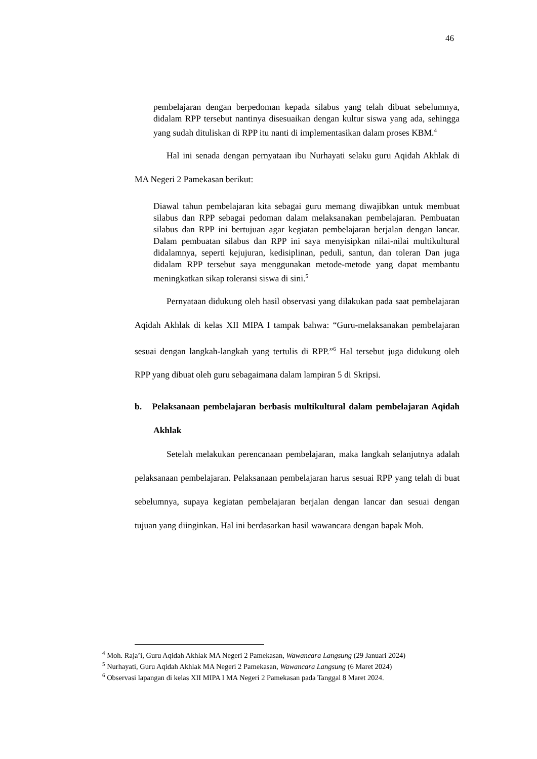46
pembelajaran dengan berpedoman kepada silabus yang telah dibuat sebelumnya, didalam RPP tersebut nantinya disesuaikan dengan kultur siswa yang ada, sehingga yang sudah dituliskan di RPP itu nanti di implementasikan dalam proses KBM.<sup>4</sup>
Hal ini senada dengan pernyataan ibu Nurhayati selaku guru Aqidah Akhlak di MA Negeri 2 Pamekasan berikut:
Diawal tahun pembelajaran kita sebagai guru memang diwajibkan untuk membuat silabus dan RPP sebagai pedoman dalam melaksanakan pembelajaran. Pembuatan silabus dan RPP ini bertujuan agar kegiatan pembelajaran berjalan dengan lancar. Dalam pembuatan silabus dan RPP ini saya menyisipkan nilai-nilai multikultural didalamnya, seperti kejujuran, kedisiplinan, peduli, santun, dan toleran Dan juga didalam RPP tersebut saya menggunakan metode-metode yang dapat membantu meningkatkan sikap toleransi siswa di sini.<sup>5</sup>
Pernyataan didukung oleh hasil observasi yang dilakukan pada saat pembelajaran Aqidah Akhlak di kelas XII MIPA I tampak bahwa: “Guru-melaksanakan pembelajaran sesuai dengan langkah-langkah yang tertulis di RPP.”<sup>6</sup> Hal tersebut juga didukung oleh RPP yang dibuat oleh guru sebagaimana dalam lampiran 5 di Skripsi.
b. Pelaksanaan pembelajaran berbasis multikultural dalam pembelajaran Aqidah Akhlak
Setelah melakukan perencanaan pembelajaran, maka langkah selanjutnya adalah pelaksanaan pembelajaran. Pelaksanaan pembelajaran harus sesuai RPP yang telah di buat sebelumnya, supaya kegiatan pembelajaran berjalan dengan lancar dan sesuai dengan tujuan yang diinginkan. Hal ini berdasarkan hasil wawancara dengan bapak Moh.
<sup>4</sup> Moh. Raja’i, Guru Aqidah Akhlak MA Negeri 2 Pamekasan, Wawancara Langsung (29 Januari 2024)
<sup>5</sup> Nurhayati, Guru Aqidah Akhlak MA Negeri 2 Pamekasan, Wawancara Langsung (6 Maret 2024)
<sup>6</sup> Observasi lapangan di kelas XII MIPA I MA Negeri 2 Pamekasan pada Tanggal 8 Maret 2024.